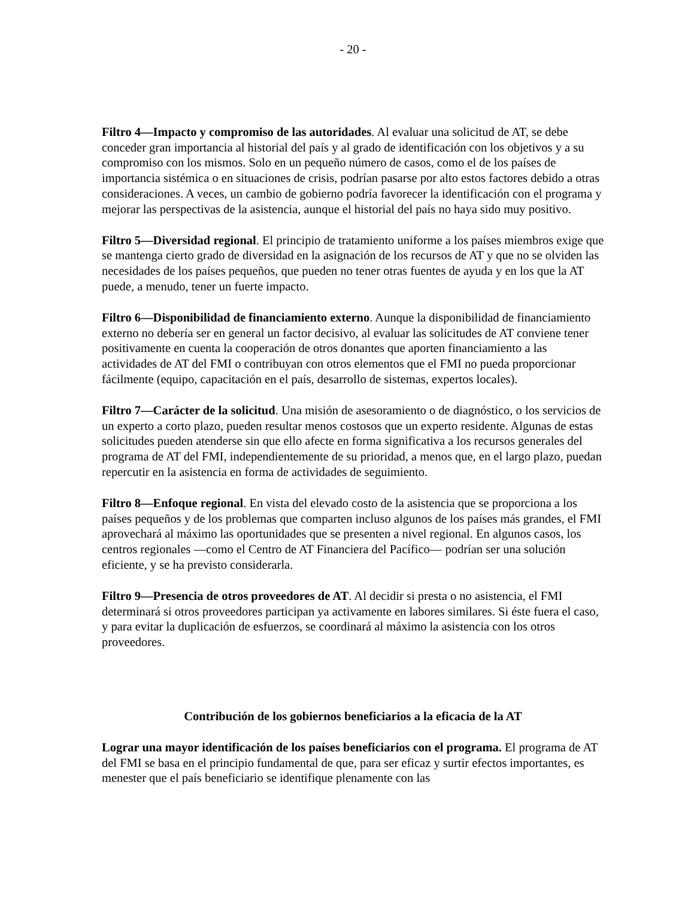- 20 -
Filtro 4—Impacto y compromiso de las autoridades. Al evaluar una solicitud de AT, se debe conceder gran importancia al historial del país y al grado de identificación con los objetivos y a su compromiso con los mismos. Solo en un pequeño número de casos, como el de los países de importancia sistémica o en situaciones de crisis, podrían pasarse por alto estos factores debido a otras consideraciones. A veces, un cambio de gobierno podría favorecer la identificación con el programa y mejorar las perspectivas de la asistencia, aunque el historial del país no haya sido muy positivo.
Filtro 5—Diversidad regional. El principio de tratamiento uniforme a los países miembros exige que se mantenga cierto grado de diversidad en la asignación de los recursos de AT y que no se olviden las necesidades de los países pequeños, que pueden no tener otras fuentes de ayuda y en los que la AT puede, a menudo, tener un fuerte impacto.
Filtro 6—Disponibilidad de financiamiento externo. Aunque la disponibilidad de financiamiento externo no debería ser en general un factor decisivo, al evaluar las solicitudes de AT conviene tener positivamente en cuenta la cooperación de otros donantes que aporten financiamiento a las actividades de AT del FMI o contribuyan con otros elementos que el FMI no pueda proporcionar fácilmente (equipo, capacitación en el país, desarrollo de sistemas, expertos locales).
Filtro 7—Carácter de la solicitud. Una misión de asesoramiento o de diagnóstico, o los servicios de un experto a corto plazo, pueden resultar menos costosos que un experto residente. Algunas de estas solicitudes pueden atenderse sin que ello afecte en forma significativa a los recursos generales del programa de AT del FMI, independientemente de su prioridad, a menos que, en el largo plazo, puedan repercutir en la asistencia en forma de actividades de seguimiento.
Filtro 8—Enfoque regional. En vista del elevado costo de la asistencia que se proporciona a los países pequeños y de los problemas que comparten incluso algunos de los países más grandes, el FMI aprovechará al máximo las oportunidades que se presenten a nivel regional. En algunos casos, los centros regionales —como el Centro de AT Financiera del Pacífico— podrían ser una solución eficiente, y se ha previsto considerarla.
Filtro 9—Presencia de otros proveedores de AT. Al decidir si presta o no asistencia, el FMI determinará si otros proveedores participan ya activamente en labores similares. Si éste fuera el caso, y para evitar la duplicación de esfuerzos, se coordinará al máximo la asistencia con los otros proveedores.
Contribución de los gobiernos beneficiarios a la eficacia de la AT
Lograr una mayor identificación de los países beneficiarios con el programa. El programa de AT del FMI se basa en el principio fundamental de que, para ser eficaz y surtir efectos importantes, es menester que el país beneficiario se identifique plenamente con las